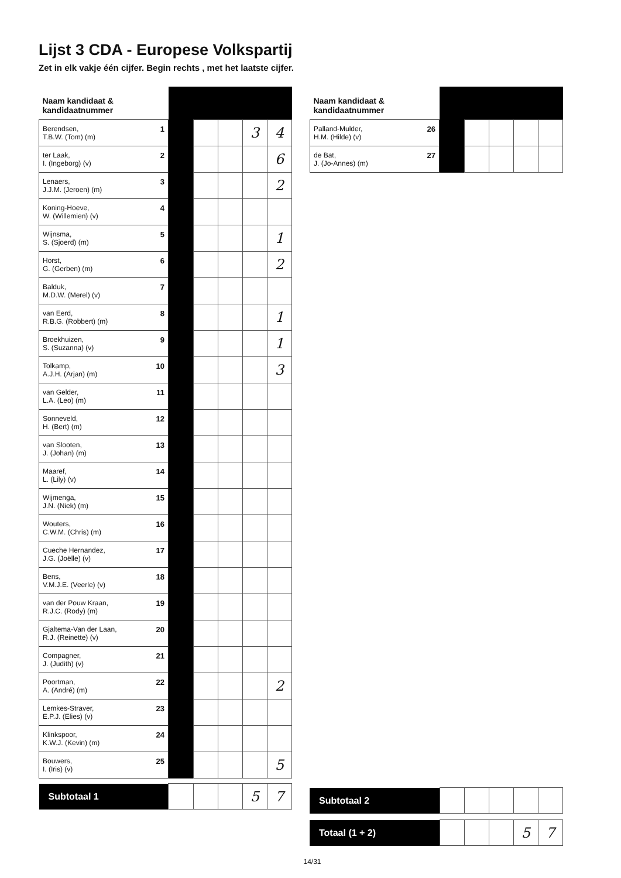Lijst 3 CDA - Europese Volkspartij
Zet in elk vakje één cijfer. Begin rechts , met het laatste cijfer.
| Naam kandidaat & kandidaatnummer | | | | | |
| --- | --- | --- | --- | --- | --- |
| 1 Berendsen, T.B.W. (Tom) (m) | | | | 3 | 4 |
| 2 ter Laak, I. (Ingeborg) (v) | | | | | 6 |
| 3 Lenaers, J.J.M. (Jeroen) (m) | | | | | 2 |
| 4 Koning-Hoeve, W. (Willemien) (v) | | | | | |
| 5 Wijnsma, S. (Sjoerd) (m) | | | | | 1 |
| 6 Horst, G. (Gerben) (m) | | | | | 2 |
| 7 Balduk, M.D.W. (Merel) (v) | | | | | |
| 8 van Eerd, R.B.G. (Robbert) (m) | | | | | 1 |
| 9 Broekhuizen, S. (Suzanna) (v) | | | | | 1 |
| 10 Tolkamp, A.J.H. (Arjan) (m) | | | | | 3 |
| 11 van Gelder, L.A. (Leo) (m) | | | | | |
| 12 Sonneveld, H. (Bert) (m) | | | | | |
| 13 van Slooten, J. (Johan) (m) | | | | | |
| 14 Maaref, L. (Lily) (v) | | | | | |
| 15 Wijmenga, J.N. (Niek) (m) | | | | | |
| 16 Wouters, C.W.M. (Chris) (m) | | | | | |
| 17 Cueche Hernandez, J.G. (Joëlle) (v) | | | | | |
| 18 Bens, V.M.J.E. (Veerle) (v) | | | | | |
| 19 van der Pouw Kraan, R.J.C. (Rody) (m) | | | | | |
| 20 Gjaltema-Van der Laan, R.J. (Reinette) (v) | | | | | |
| 21 Compagner, J. (Judith) (v) | | | | | |
| 22 Poortman, A. (André) (m) | | | | | 2 |
| 23 Lemkes-Straver, E.P.J. (Elies) (v) | | | | | |
| 24 Klinkspoor, K.W.J. (Kevin) (m) | | | | | |
| 25 Bouwers, I. (Iris) (v) | | | | | 5 |
| Subtotaal 1 | | | | 5 | 7 |
| Naam kandidaat & kandidaatnummer | | | | | |
| --- | --- | --- | --- | --- | --- |
| 26 Palland-Mulder, H.M. (Hilde) (v) | | | | | |
| 27 de Bat, J. (Jo-Annes) (m) | | | | | |
| Subtotaal 2 | | | | | |
| Totaal (1 + 2) | | | | 5 | 7 |
14/31